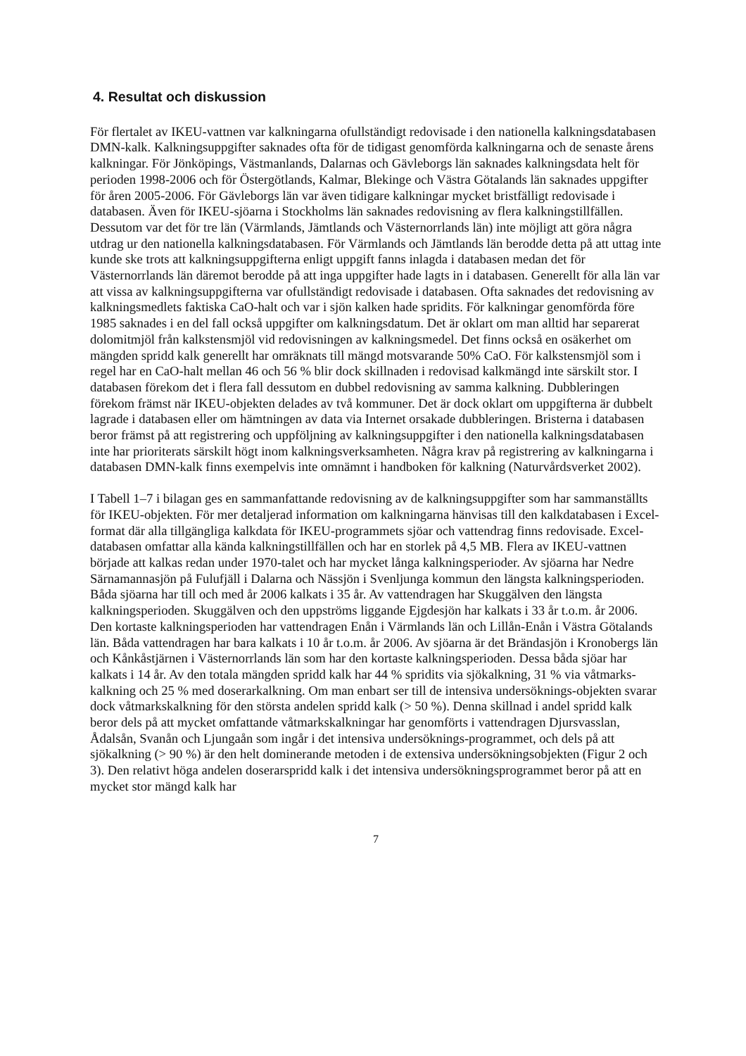4. Resultat och diskussion
För flertalet av IKEU-vattnen var kalkningarna ofullständigt redovisade i den nationella kalkningsdatabasen DMN-kalk. Kalkningsuppgifter saknades ofta för de tidigast genomförda kalkningarna och de senaste årens kalkningar. För Jönköpings, Västmanlands, Dalarnas och Gävleborgs län saknades kalkningsdata helt för perioden 1998-2006 och för Östergötlands, Kalmar, Blekinge och Västra Götalands län saknades uppgifter för åren 2005-2006. För Gävleborgs län var även tidigare kalkningar mycket bristfälligt redovisade i databasen. Även för IKEU-sjöarna i Stockholms län saknades redovisning av flera kalkningstillfällen. Dessutom var det för tre län (Värmlands, Jämtlands och Västernorrlands län) inte möjligt att göra några utdrag ur den nationella kalkningsdatabasen. För Värmlands och Jämtlands län berodde detta på att uttag inte kunde ske trots att kalkningsuppgifterna enligt uppgift fanns inlagda i databasen medan det för Västernorrlands län däremot berodde på att inga uppgifter hade lagts in i databasen. Generellt för alla län var att vissa av kalkningsuppgifterna var ofullständigt redovisade i databasen. Ofta saknades det redovisning av kalkningsmedlets faktiska CaO-halt och var i sjön kalken hade spridits. För kalkningar genomförda före 1985 saknades i en del fall också uppgifter om kalkningsdatum. Det är oklart om man alltid har separerat dolomitmjöl från kalkstensmjöl vid redovisningen av kalkningsmedel. Det finns också en osäkerhet om mängden spridd kalk generellt har omräknats till mängd motsvarande 50% CaO. För kalkstensmjöl som i regel har en CaO-halt mellan 46 och 56 % blir dock skillnaden i redovisad kalkmängd inte särskilt stor. I databasen förekom det i flera fall dessutom en dubbel redovisning av samma kalkning. Dubbleringen förekom främst när IKEU-objekten delades av två kommuner. Det är dock oklart om uppgifterna är dubbelt lagrade i databasen eller om hämtningen av data via Internet orsakade dubbleringen. Bristerna i databasen beror främst på att registrering och uppföljning av kalkningsuppgifter i den nationella kalkningsdatabasen inte har prioriterats särskilt högt inom kalkningsverksamheten. Några krav på registrering av kalkningarna i databasen DMN-kalk finns exempelvis inte omnämnt i handboken för kalkning (Naturvårdsverket 2002).
I Tabell 1–7 i bilagan ges en sammanfattande redovisning av de kalkningsuppgifter som har sammanställts för IKEU-objekten. För mer detaljerad information om kalkningarna hänvisas till den kalkdatabasen i Excel-format där alla tillgängliga kalkdata för IKEU-programmets sjöar och vattendrag finns redovisade. Excel-databasen omfattar alla kända kalkningstillfällen och har en storlek på 4,5 MB. Flera av IKEU-vattnen började att kalkas redan under 1970-talet och har mycket långa kalkningsperioder. Av sjöarna har Nedre Särnamannasjön på Fulufjäll i Dalarna och Nässjön i Svenljunga kommun den längsta kalkningsperioden. Båda sjöarna har till och med år 2006 kalkats i 35 år. Av vattendragen har Skuggälven den längsta kalkningsperioden. Skuggälven och den uppströms liggande Ejgdesjön har kalkats i 33 år t.o.m. år 2006. Den kortaste kalkningsperioden har vattendragen Enån i Värmlands län och Lillån-Enån i Västra Götalands län. Båda vattendragen har bara kalkats i 10 år t.o.m. år 2006. Av sjöarna är det Brändasjön i Kronobergs län och Kånkåstjärnen i Västernorrlands län som har den kortaste kalkningsperioden. Dessa båda sjöar har kalkats i 14 år. Av den totala mängden spridd kalk har 44 % spridits via sjökalkning, 31 % via våtmarks-kalkning och 25 % med doserarkalkning. Om man enbart ser till de intensiva undersöknings-objekten svarar dock våtmarkskalkning för den största andelen spridd kalk (> 50 %). Denna skillnad i andel spridd kalk beror dels på att mycket omfattande våtmarkskalkningar har genomförts i vattendragen Djursvasslan, Ådalsån, Svanån och Ljungaån som ingår i det intensiva undersöknings-programmet, och dels på att sjökalkning (> 90 %) är den helt dominerande metoden i de extensiva undersökningsobjekten (Figur 2 och 3). Den relativt höga andelen doserarspridd kalk i det intensiva undersökningsprogrammet beror på att en mycket stor mängd kalk har
7